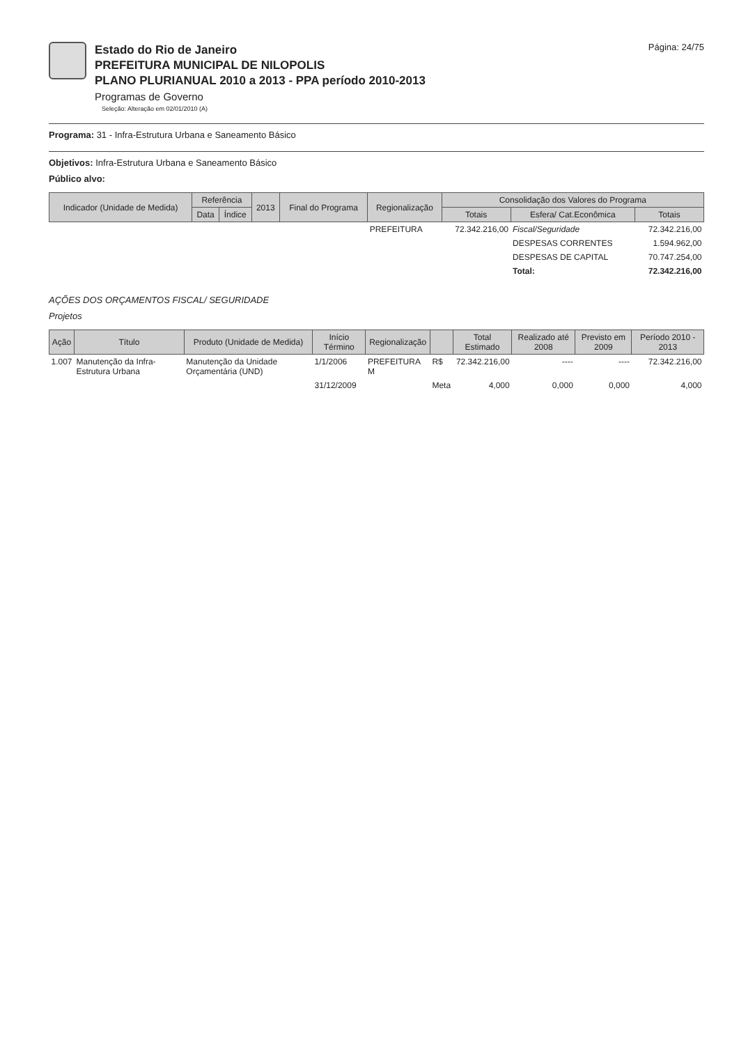Estado do Rio de Janeiro
PREFEITURA MUNICIPAL DE NILOPOLIS
PLANO PLURIANUAL 2010 a 2013 - PPA período 2010-2013
Programas de Governo
Seleção: Alteração em 02/01/2010 (A)
Página: 24/75
Programa: 31 - Infra-Estrutura Urbana e Saneamento Básico
Objetivos: Infra-Estrutura Urbana e Saneamento Básico
Público alvo:
| Indicador (Unidade de Medida) | Referência | | 2013 | Final do Programa | Regionalização | Consolidação dos Valores do Programa | | |
| --- | --- | --- | --- | --- | --- | --- | --- | --- |
| | Data | Índice | | | | Totais | Esfera/ Cat.Econômica | Totais |
| | | | | | PREFEITURA | 72.342.216,00 | Fiscal/Seguridade | 72.342.216,00 |
| | | | | | | | DESPESAS CORRENTES | 1.594.962,00 |
| | | | | | | | DESPESAS DE CAPITAL | 70.747.254,00 |
| | | | | | | | Total: | 72.342.216,00 |
AÇÕES DOS ORÇAMENTOS FISCAL/ SEGURIDADE
Projetos
| Ação | Título | Produto (Unidade de Medida) | Início Término | Regionalização | | Total Estimado | Realizado até 2008 | Previsto em 2009 | Período 2010 - 2013 |
| --- | --- | --- | --- | --- | --- | --- | --- | --- | --- |
| 1.007 | Manutenção da Infra-Estrutura Urbana | Manutenção da Unidade Orçamentária (UND) | 1/1/2006 | PREFEITURA M | R$ | 72.342.216,00 | ---- | ---- | 72.342.216,00 |
| | | | 31/12/2009 | | Meta | 4,000 | 0,000 | 0,000 | 4,000 |